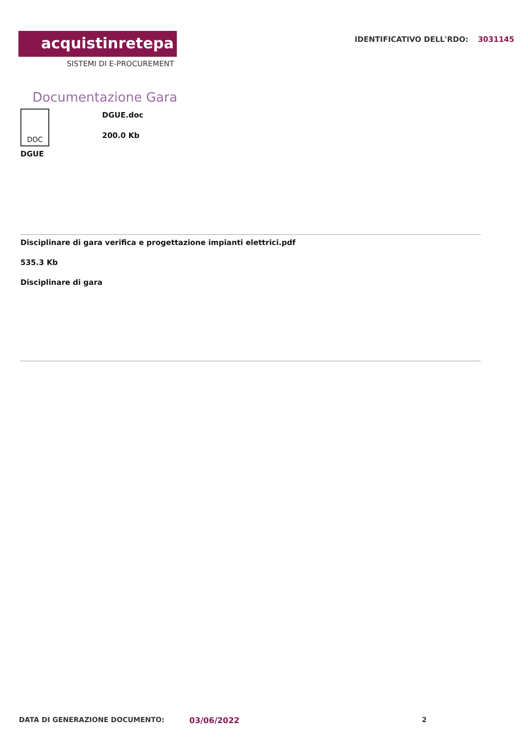acquistinretepa
SISTEMI DI E-PROCUREMENT
IDENTIFICATIVO DELL'RDO: 3031145
Documentazione Gara
DOC
DGUE.doc
200.0 Kb
DGUE
Disciplinare di gara verifica e progettazione impianti elettrici.pdf
535.3 Kb
Disciplinare di gara
DATA DI GENERAZIONE DOCUMENTO: 03/06/2022 2